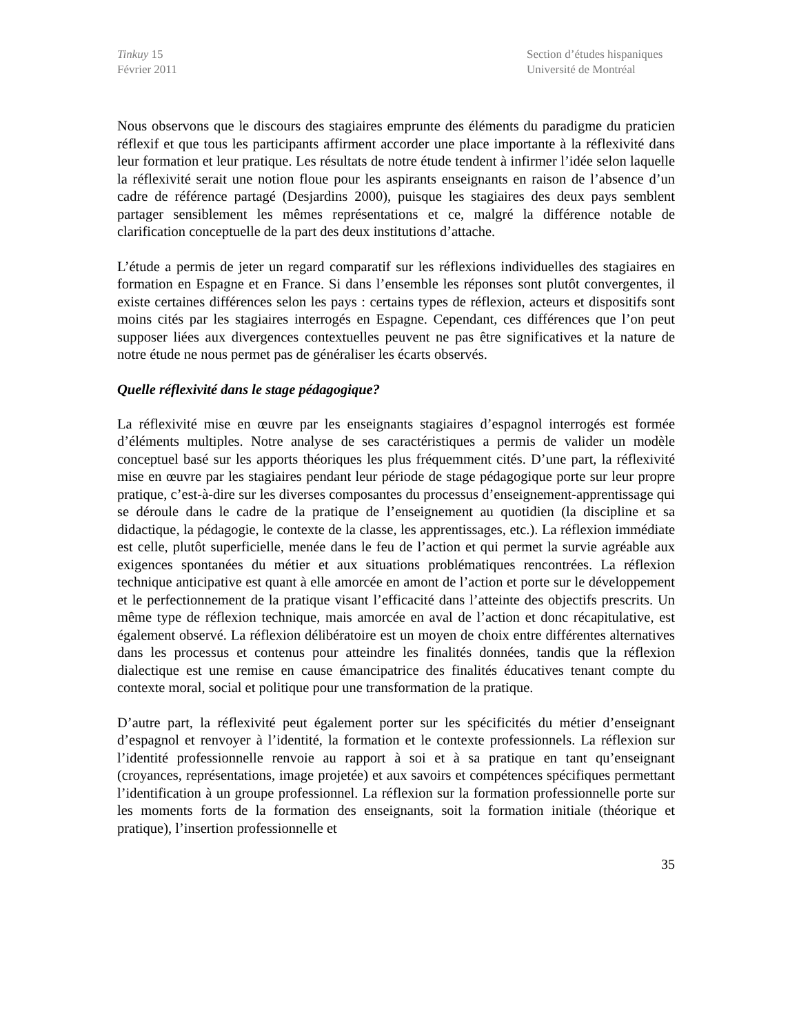Tinkuy 15
Février 2011
Section d’études hispaniques
Université de Montréal
Nous observons que le discours des stagiaires emprunte des éléments du paradigme du praticien réflexif et que tous les participants affirment accorder une place importante à la réflexivité dans leur formation et leur pratique. Les résultats de notre étude tendent à infirmer l’idée selon laquelle la réflexivité serait une notion floue pour les aspirants enseignants en raison de l’absence d’un cadre de référence partagé (Desjardins 2000), puisque les stagiaires des deux pays semblent partager sensiblement les mêmes représentations et ce, malgré la différence notable de clarification conceptuelle de la part des deux institutions d’attache.
L’étude a permis de jeter un regard comparatif sur les réflexions individuelles des stagiaires en formation en Espagne et en France. Si dans l’ensemble les réponses sont plutôt convergentes, il existe certaines différences selon les pays : certains types de réflexion, acteurs et dispositifs sont moins cités par les stagiaires interrogés en Espagne. Cependant, ces différences que l’on peut supposer liées aux divergences contextuelles peuvent ne pas être significatives et la nature de notre étude ne nous permet pas de généraliser les écarts observés.
Quelle réflexivité dans le stage pédagogique?
La réflexivité mise en œuvre par les enseignants stagiaires d’espagnol interrogés est formée d’éléments multiples. Notre analyse de ses caractéristiques a permis de valider un modèle conceptuel basé sur les apports théoriques les plus fréquemment cités. D’une part, la réflexivité mise en œuvre par les stagiaires pendant leur période de stage pédagogique porte sur leur propre pratique, c’est-à-dire sur les diverses composantes du processus d’enseignement-apprentissage qui se déroule dans le cadre de la pratique de l’enseignement au quotidien (la discipline et sa didactique, la pédagogie, le contexte de la classe, les apprentissages, etc.). La réflexion immédiate est celle, plutôt superficielle, menée dans le feu de l’action et qui permet la survie agréable aux exigences spontanées du métier et aux situations problématiques rencontrées. La réflexion technique anticipative est quant à elle amorcée en amont de l’action et porte sur le développement et le perfectionnement de la pratique visant l’efficacité dans l’atteinte des objectifs prescrits. Un même type de réflexion technique, mais amorcée en aval de l’action et donc récapitulative, est également observé. La réflexion délibératoire est un moyen de choix entre différentes alternatives dans les processus et contenus pour atteindre les finalités données, tandis que la réflexion dialectique est une remise en cause émancipatrice des finalités éducatives tenant compte du contexte moral, social et politique pour une transformation de la pratique.
D’autre part, la réflexivité peut également porter sur les spécificités du métier d’enseignant d’espagnol et renvoyer à l’identité, la formation et le contexte professionnels. La réflexion sur l’identité professionnelle renvoie au rapport à soi et à sa pratique en tant qu’enseignant (croyances, représentations, image projetée) et aux savoirs et compétences spécifiques permettant l’identification à un groupe professionnel. La réflexion sur la formation professionnelle porte sur les moments forts de la formation des enseignants, soit la formation initiale (théorique et pratique), l’insertion professionnelle et
35